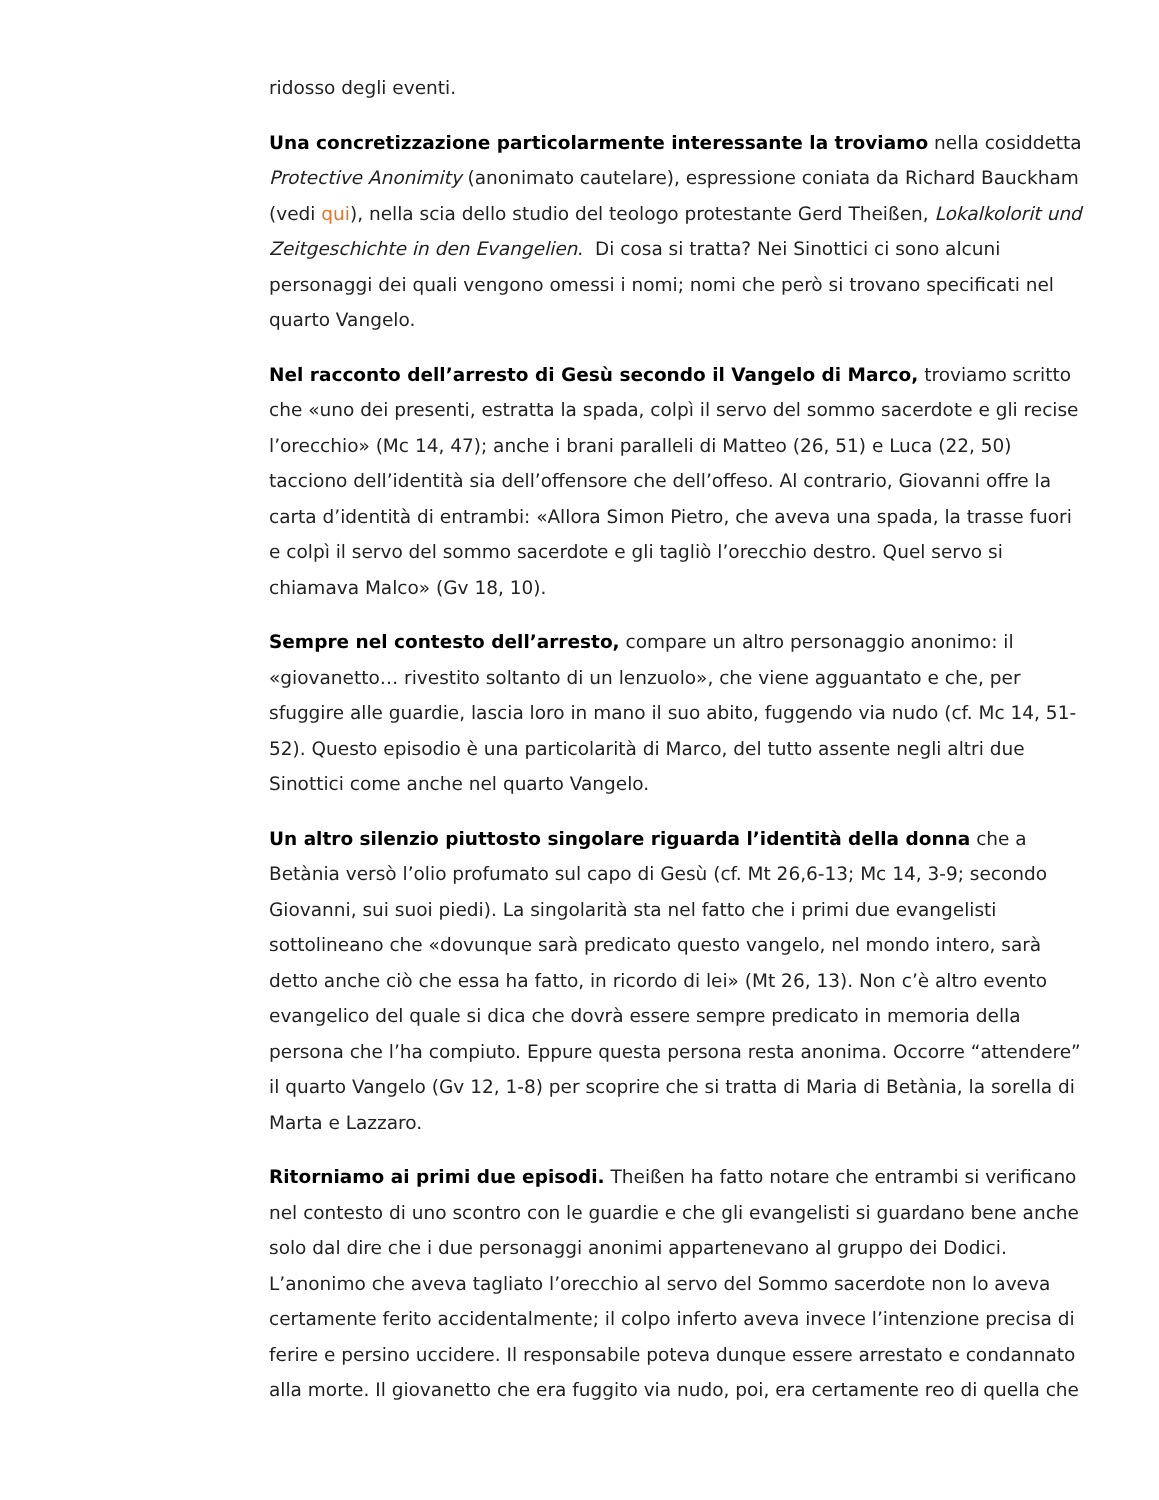ridosso degli eventi.
Una concretizzazione particolarmente interessante la troviamo nella cosiddetta Protective Anonimity (anonimato cautelare), espressione coniata da Richard Bauckham (vedi qui), nella scia dello studio del teologo protestante Gerd Theißen, Lokalkolorit und Zeitgeschichte in den Evangelien. Di cosa si tratta? Nei Sinottici ci sono alcuni personaggi dei quali vengono omessi i nomi; nomi che però si trovano specificati nel quarto Vangelo.
Nel racconto dell’arresto di Gesù secondo il Vangelo di Marco, troviamo scritto che «uno dei presenti, estratta la spada, colpì il servo del sommo sacerdote e gli recise l’orecchio» (Mc 14, 47); anche i brani paralleli di Matteo (26, 51) e Luca (22, 50) tacciono dell’identità sia dell’offensore che dell’offeso. Al contrario, Giovanni offre la carta d’identità di entrambi: «Allora Simon Pietro, che aveva una spada, la trasse fuori e colpì il servo del sommo sacerdote e gli tagliò l’orecchio destro. Quel servo si chiamava Malco» (Gv 18, 10).
Sempre nel contesto dell’arresto, compare un altro personaggio anonimo: il «giovanetto… rivestito soltanto di un lenzuolo», che viene agguantato e che, per sfuggire alle guardie, lascia loro in mano il suo abito, fuggendo via nudo (cf. Mc 14, 51-52). Questo episodio è una particolarità di Marco, del tutto assente negli altri due Sinottici come anche nel quarto Vangelo.
Un altro silenzio piuttosto singolare riguarda l’identità della donna che a Betània versò l’olio profumato sul capo di Gesù (cf. Mt 26,6-13; Mc 14, 3-9; secondo Giovanni, sui suoi piedi). La singolarità sta nel fatto che i primi due evangelisti sottolineano che «dovunque sarà predicato questo vangelo, nel mondo intero, sarà detto anche ciò che essa ha fatto, in ricordo di lei» (Mt 26, 13). Non c’è altro evento evangelico del quale si dica che dovrà essere sempre predicato in memoria della persona che l’ha compiuto. Eppure questa persona resta anonima. Occorre “attendere” il quarto Vangelo (Gv 12, 1-8) per scoprire che si tratta di Maria di Betània, la sorella di Marta e Lazzaro.
Ritorniamo ai primi due episodi. Theißen ha fatto notare che entrambi si verificano nel contesto di uno scontro con le guardie e che gli evangelisti si guardano bene anche solo dal dire che i due personaggi anonimi appartenevano al gruppo dei Dodici. L’anonimo che aveva tagliato l’orecchio al servo del Sommo sacerdote non lo aveva certamente ferito accidentalmente; il colpo inferto aveva invece l’intenzione precisa di ferire e persino uccidere. Il responsabile poteva dunque essere arrestato e condannato alla morte. Il giovanetto che era fuggito via nudo, poi, era certamente reo di quella che